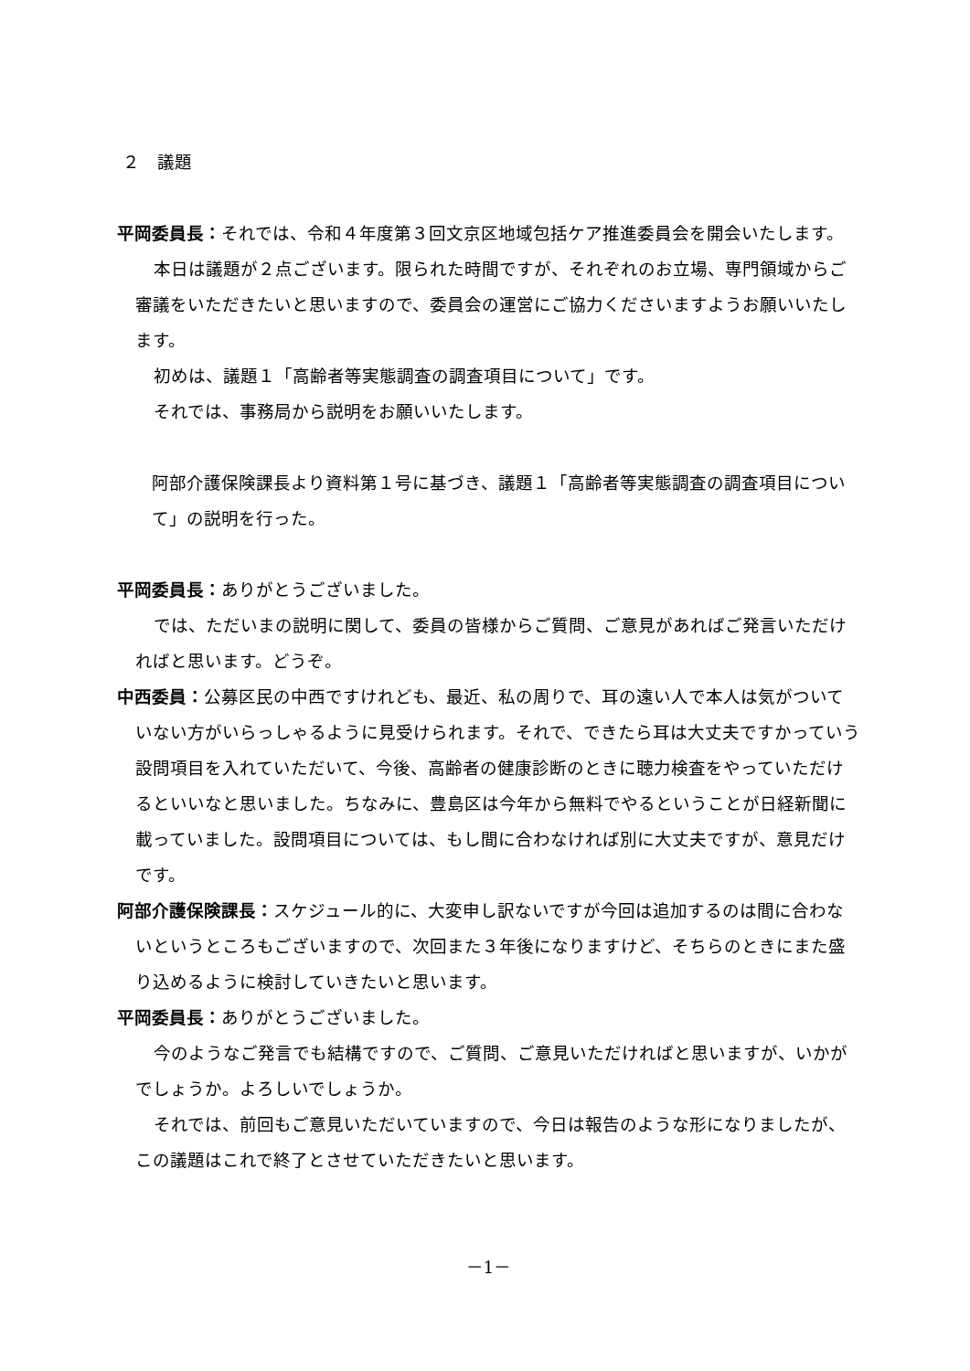２　議題
平岡委員長：それでは、令和４年度第３回文京区地域包括ケア推進委員会を開会いたします。
本日は議題が２点ございます。限られた時間ですが、それぞれのお立場、専門領域からご審議をいただきたいと思いますので、委員会の運営にご協力くださいますようお願いいたします。
初めは、議題１「高齢者等実態調査の調査項目について」です。
それでは、事務局から説明をお願いいたします。
阿部介護保険課長より資料第１号に基づき、議題１「高齢者等実態調査の調査項目について」の説明を行った。
平岡委員長：ありがとうございました。
では、ただいまの説明に関して、委員の皆様からご質問、ご意見があればご発言いただければと思います。どうぞ。
中西委員：公募区民の中西ですけれども、最近、私の周りで、耳の遠い人で本人は気がついていない方がいらっしゃるように見受けられます。それで、できたら耳は大丈夫ですかっていう設問項目を入れていただいて、今後、高齢者の健康診断のときに聴力検査をやっていただけるといいなと思いました。ちなみに、豊島区は今年から無料でやるということが日経新聞に載っていました。設問項目については、もし間に合わなければ別に大丈夫ですが、意見だけです。
阿部介護保険課長：スケジュール的に、大変申し訳ないですが今回は追加するのは間に合わないというところもございますので、次回また３年後になりますけど、そちらのときにまた盛り込めるように検討していきたいと思います。
平岡委員長：ありがとうございました。
今のようなご発言でも結構ですので、ご質問、ご意見いただければと思いますが、いかがでしょうか。よろしいでしょうか。
それでは、前回もご意見いただいていますので、今日は報告のような形になりましたが、この議題はこれで終了とさせていただきたいと思います。
－1－